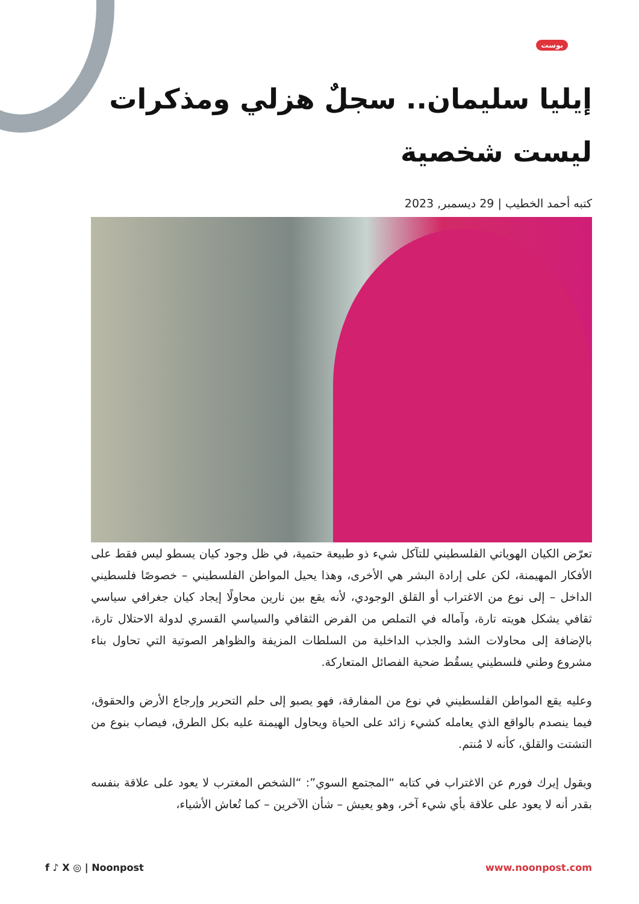بوست
إيليا سليمان.. سجلٌ هزلي ومذكرات ليست شخصية
كتبه أحمد الخطيب | 29 ديسمبر, 2023
تعرّض الكيان الهوياتي الفلسطيني للتآكل شيء ذو طبيعة حتمية، في ظل وجود كيان يسطو ليس فقط على الأفكار المهيمنة، لكن على إرادة البشر هي الأخرى، وهذا يحيل المواطن الفلسطيني – خصوصًا فلسطيني الداخل – إلى نوع من الاغتراب أو القلق الوجودي، لأنه يقع بين نارين محاولًا إيجاد كيان جغرافي سياسي ثقافي يشكل هويته تارة، وآماله في التملص من الفرض الثقافي والسياسي القسري لدولة الاحتلال تارة، بالإضافة إلى محاولات الشد والجذب الداخلية من السلطات المزيفة والظواهر الصوتية التي تحاول بناء مشروع وطني فلسطيني يسقُط ضحية الفصائل المتعاركة.
وعليه يقع المواطن الفلسطيني في نوع من المفارقة، فهو يصبو إلى حلم التحرير وإرجاع الأرض والحقوق، فيما ينصدم بالواقع الذي يعامله كشيء زائد على الحياة ويحاول الهيمنة عليه بكل الطرق، فيصاب بنوع من التشتت والقلق، كأنه لا مُنتم.
ويقول إيرك فورم عن الاغتراب في كتابه “المجتمع السوي”: “الشخص المغترب لا يعود على علاقة بنفسه بقدر أنه لا يعود على علاقة بأي شيء آخر، وهو يعيش – شأن الآخرين – كما تُعاش الأشياء،
f ♪ X ◎ | Noonpost www.noonpost.com